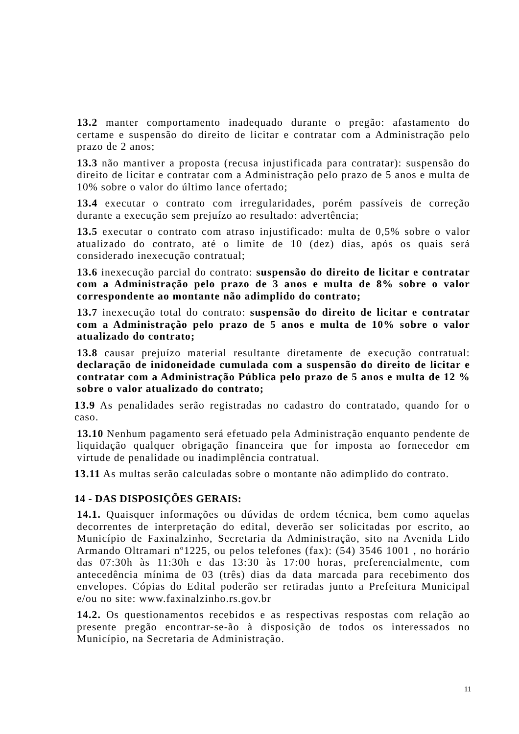13.2 manter comportamento inadequado durante o pregão: afastamento do certame e suspensão do direito de licitar e contratar com a Administração pelo prazo de 2 anos;
13.3 não mantiver a proposta (recusa injustificada para contratar): suspensão do direito de licitar e contratar com a Administração pelo prazo de 5 anos e multa de 10% sobre o valor do último lance ofertado;
13.4 executar o contrato com irregularidades, porém passíveis de correção durante a execução sem prejuízo ao resultado: advertência;
13.5 executar o contrato com atraso injustificado: multa de 0,5% sobre o valor atualizado do contrato, até o limite de 10 (dez) dias, após os quais será considerado inexecução contratual;
13.6 inexecução parcial do contrato: suspensão do direito de licitar e contratar com a Administração pelo prazo de 3 anos e multa de 8% sobre o valor correspondente ao montante não adimplido do contrato;
13.7 inexecução total do contrato: suspensão do direito de licitar e contratar com a Administração pelo prazo de 5 anos e multa de 10% sobre o valor atualizado do contrato;
13.8 causar prejuízo material resultante diretamente de execução contratual: declaração de inidoneidade cumulada com a suspensão do direito de licitar e contratar com a Administração Pública pelo prazo de 5 anos e multa de 12 % sobre o valor atualizado do contrato;
13.9 As penalidades serão registradas no cadastro do contratado, quando for o caso.
13.10 Nenhum pagamento será efetuado pela Administração enquanto pendente de liquidação qualquer obrigação financeira que for imposta ao fornecedor em virtude de penalidade ou inadimplência contratual.
13.11 As multas serão calculadas sobre o montante não adimplido do contrato.
14 - DAS DISPOSIÇÕES GERAIS:
14.1. Quaisquer informações ou dúvidas de ordem técnica, bem como aquelas decorrentes de interpretação do edital, deverão ser solicitadas por escrito, ao Município de Faxinalzinho, Secretaria da Administração, sito na Avenida Lido Armando Oltramari nº1225, ou pelos telefones (fax): (54) 3546 1001 , no horário das 07:30h às 11:30h e das 13:30 às 17:00 horas, preferencialmente, com antecedência mínima de 03 (três) dias da data marcada para recebimento dos envelopes. Cópias do Edital poderão ser retiradas junto a Prefeitura Municipal e/ou no site: www.faxinalzinho.rs.gov.br
14.2. Os questionamentos recebidos e as respectivas respostas com relação ao presente pregão encontrar-se-ão à disposição de todos os interessados no Município, na Secretaria de Administração.
11